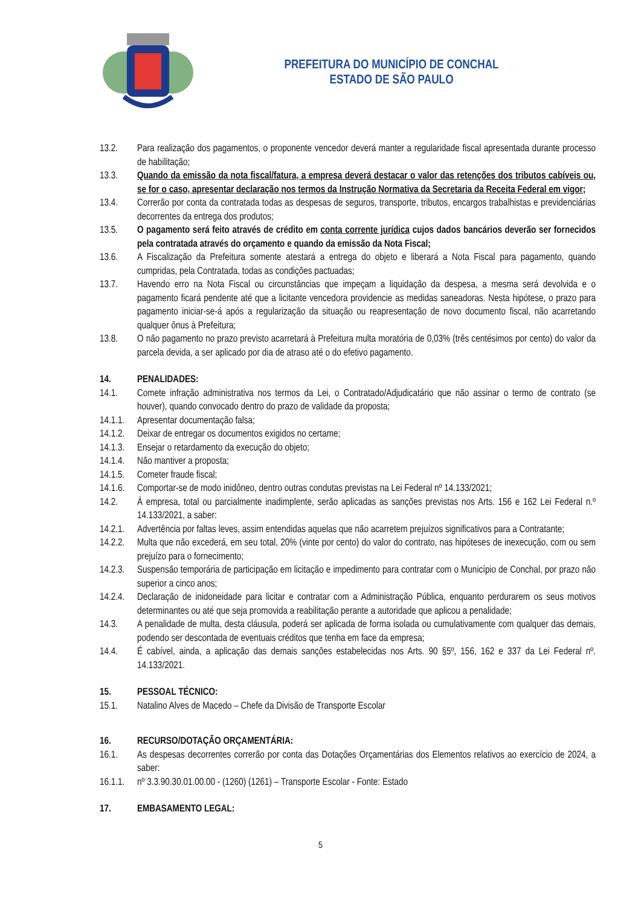PREFEITURA DO MUNICÍPIO DE CONCHAL
ESTADO DE SÃO PAULO
13.2. Para realização dos pagamentos, o proponente vencedor deverá manter a regularidade fiscal apresentada durante processo de habilitação;
13.3. Quando da emissão da nota fiscal/fatura, a empresa deverá destacar o valor das retenções dos tributos cabíveis ou, se for o caso, apresentar declaração nos termos da Instrução Normativa da Secretaria da Receita Federal em vigor;
13.4. Correrão por conta da contratada todas as despesas de seguros, transporte, tributos, encargos trabalhistas e previdenciárias decorrentes da entrega dos produtos;
13.5. O pagamento será feito através de crédito em conta corrente jurídica cujos dados bancários deverão ser fornecidos pela contratada através do orçamento e quando da emissão da Nota Fiscal;
13.6. A Fiscalização da Prefeitura somente atestará a entrega do objeto e liberará a Nota Fiscal para pagamento, quando cumpridas, pela Contratada, todas as condições pactuadas;
13.7. Havendo erro na Nota Fiscal ou circunstâncias que impeçam a liquidação da despesa, a mesma será devolvida e o pagamento ficará pendente até que a licitante vencedora providencie as medidas saneadoras. Nesta hipótese, o prazo para pagamento iniciar-se-á após a regularização da situação ou reapresentação de novo documento fiscal, não acarretando qualquer ônus à Prefeitura;
13.8. O não pagamento no prazo previsto acarretará à Prefeitura multa moratória de 0,03% (três centésimos por cento) do valor da parcela devida, a ser aplicado por dia de atraso até o do efetivo pagamento.
14. PENALIDADES:
14.1. Comete infração administrativa nos termos da Lei, o Contratado/Adjudicatário que não assinar o termo de contrato (se houver), quando convocado dentro do prazo de validade da proposta;
14.1.1.
Apresentar documentação falsa;
14.1.2.
Deixar de entregar os documentos exigidos no certame;
14.1.3.
Ensejar o retardamento da execução do objeto;
14.1.4.
Não mantiver a proposta;
14.1.5.
Cometer fraude fiscal;
14.1.6.
Comportar-se de modo inidôneo, dentro outras condutas previstas na Lei Federal nº 14.133/2021;
14.2. À empresa, total ou parcialmente inadimplente, serão aplicadas as sanções previstas nos Arts. 156 e 162 Lei Federal n.º 14.133/2021, a saber:
14.2.1.
Advertência por faltas leves, assim entendidas aquelas que não acarretem prejuízos significativos para a Contratante;
14.2.2.
Multa que não excederá, em seu total, 20% (vinte por cento) do valor do contrato, nas hipóteses de inexecução, com ou sem prejuízo para o fornecimento;
14.2.3.
Suspensão temporária de participação em licitação e impedimento para contratar com o Município de Conchal, por prazo não superior a cinco anos;
14.2.4.
Declaração de inidoneidade para licitar e contratar com a Administração Pública, enquanto perdurarem os seus motivos determinantes ou até que seja promovida a reabilitação perante a autoridade que aplicou a penalidade;
14.3. A penalidade de multa, desta cláusula, poderá ser aplicada de forma isolada ou cumulativamente com qualquer das demais, podendo ser descontada de eventuais créditos que tenha em face da empresa;
14.4. É cabível, ainda, a aplicação das demais sanções estabelecidas nos Arts. 90 §5º, 156, 162 e 337 da Lei Federal nº. 14.133/2021.
15. PESSOAL TÉCNICO:
15.1. Natalino Alves de Macedo – Chefe da Divisão de Transporte Escolar
16. RECURSO/DOTAÇÃO ORÇAMENTÁRIA:
16.1. As despesas decorrentes correrão por conta das Dotações Orçamentárias dos Elementos relativos ao exercício de 2024, a saber:
16.1.1.
nº 3.3.90.30.01.00.00 - (1260) (1261) – Transporte Escolar - Fonte: Estado
17. EMBASAMENTO LEGAL:
5